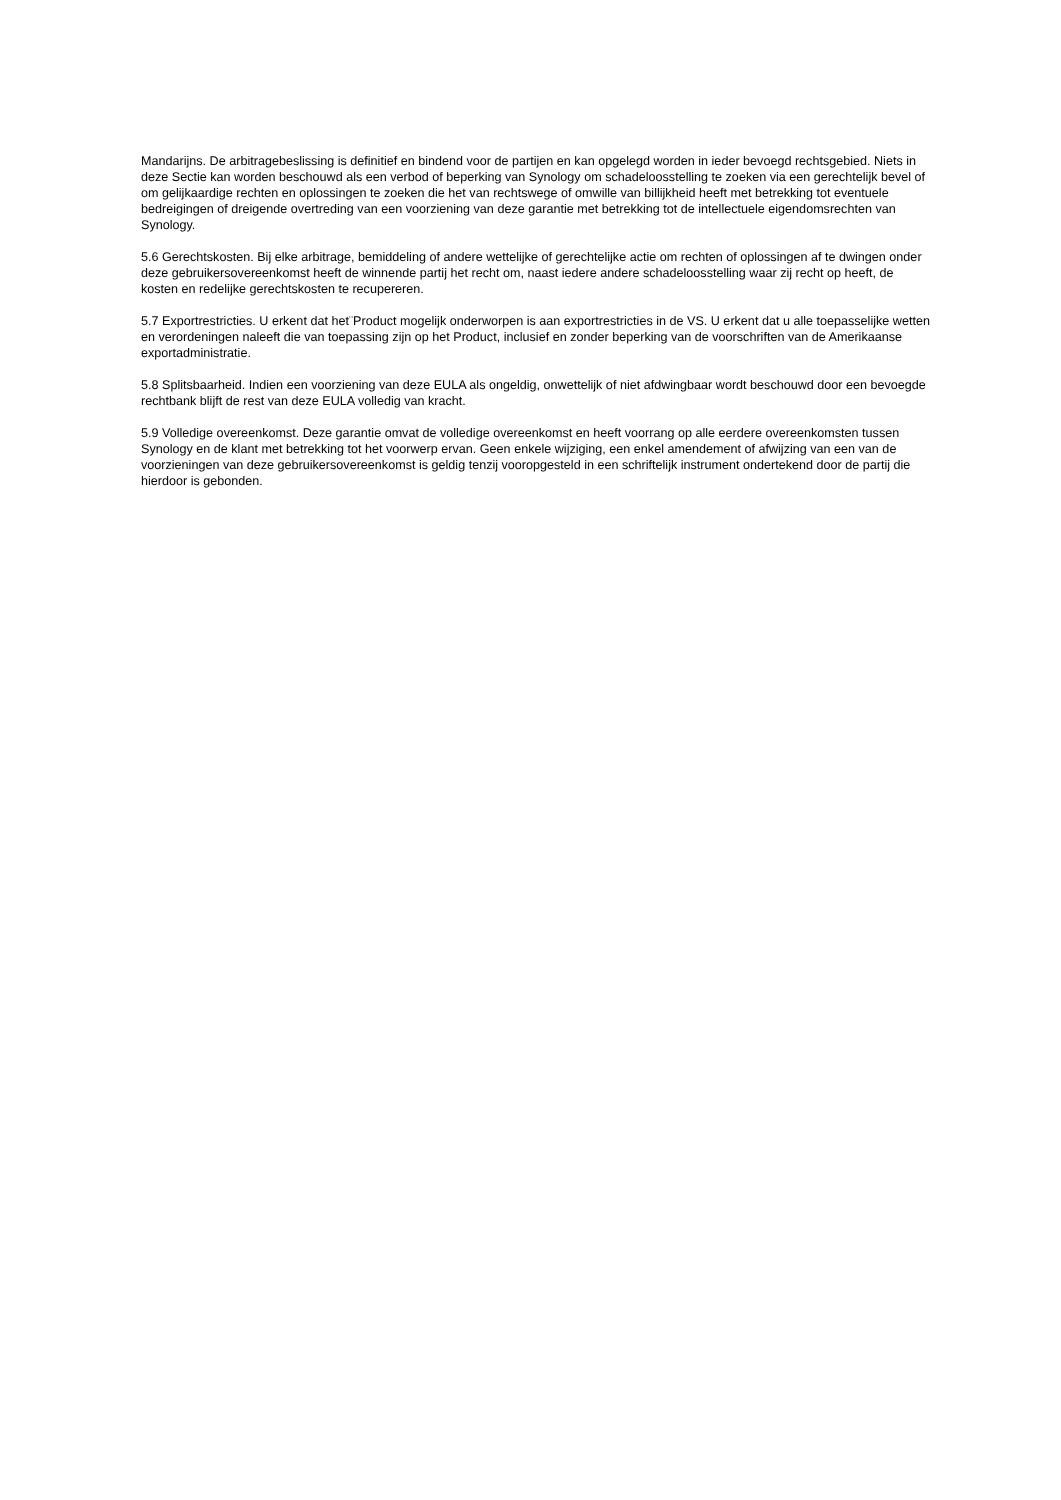Mandarijns. De arbitragebeslissing is definitief en bindend voor de partijen en kan opgelegd worden in ieder bevoegd rechtsgebied. Niets in deze Sectie kan worden beschouwd als een verbod of beperking van Synology om schadeloosstelling te zoeken via een gerechtelijk bevel of om gelijkaardige rechten en oplossingen te zoeken die het van rechtswege of omwille van billijkheid heeft met betrekking tot eventuele bedreigingen of dreigende overtreding van een voorziening van deze garantie met betrekking tot de intellectuele eigendomsrechten van Synology.
5.6 Gerechtskosten. Bij elke arbitrage, bemiddeling of andere wettelijke of gerechtelijke actie om rechten of oplossingen af te dwingen onder deze gebruikersovereenkomst heeft de winnende partij het recht om, naast iedere andere schadeloosstelling waar zij recht op heeft, de kosten en redelijke gerechtskosten te recupereren.
5.7 Exportrestricties. U erkent dat het¨Product mogelijk onderworpen is aan exportrestricties in de VS. U erkent dat u alle toepasselijke wetten en verordeningen naleeft die van toepassing zijn op het Product, inclusief en zonder beperking van de voorschriften van de Amerikaanse exportadministratie.
5.8 Splitsbaarheid. Indien een voorziening van deze EULA als ongeldig, onwettelijk of niet afdwingbaar wordt beschouwd door een bevoegde rechtbank blijft de rest van deze EULA volledig van kracht.
5.9 Volledige overeenkomst. Deze garantie omvat de volledige overeenkomst en heeft voorrang op alle eerdere overeenkomsten tussen Synology en de klant met betrekking tot het voorwerp ervan. Geen enkele wijziging, een enkel amendement of afwijzing van een van de voorzieningen van deze gebruikersovereenkomst is geldig tenzij vooropgesteld in een schriftelijk instrument ondertekend door de partij die hierdoor is gebonden.